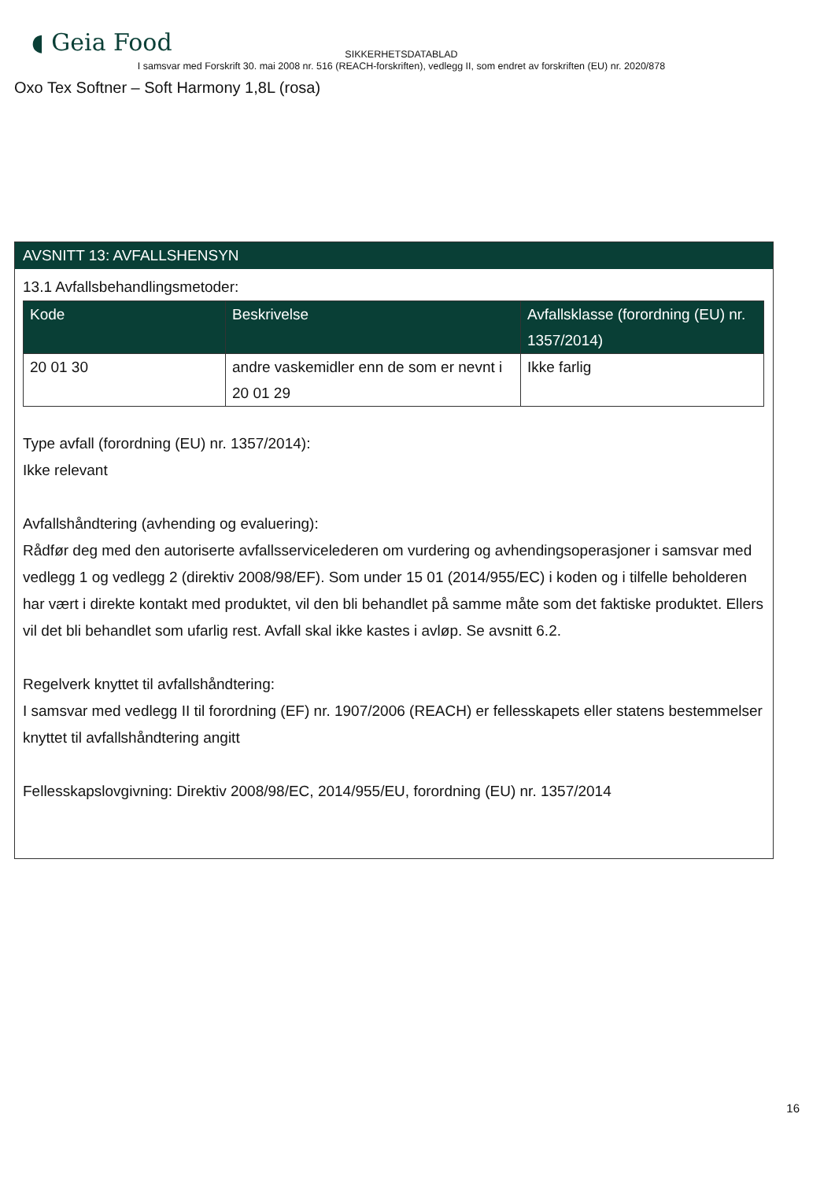◖ Geia Food
SIKKERHETSDATABLAD
I samsvar med Forskrift 30. mai 2008 nr. 516 (REACH-forskriften), vedlegg II, som endret av forskriften (EU) nr. 2020/878
Oxo Tex Softner – Soft Harmony 1,8L (rosa)
AVSNITT 13: AVFALLSHENSYN
13.1 Avfallsbehandlingsmetoder:
| Kode | Beskrivelse | Avfallsklasse (forordning (EU) nr. 1357/2014) |
| --- | --- | --- |
| 20 01 30 | andre vaskemidler enn de som er nevnt i 20 01 29 | Ikke farlig |
Type avfall (forordning (EU) nr. 1357/2014):
Ikke relevant
Avfallshåndtering (avhending og evaluering):
Rådfør deg med den autoriserte avfallsservicelederen om vurdering og avhendingsoperasjoner i samsvar med vedlegg 1 og vedlegg 2 (direktiv 2008/98/EF). Som under 15 01 (2014/955/EC) i koden og i tilfelle beholderen har vært i direkte kontakt med produktet, vil den bli behandlet på samme måte som det faktiske produktet. Ellers vil det bli behandlet som ufarlig rest. Avfall skal ikke kastes i avløp. Se avsnitt 6.2.
Regelverk knyttet til avfallshåndtering:
I samsvar med vedlegg II til forordning (EF) nr. 1907/2006 (REACH) er fellesskapets eller statens bestemmelser knyttet til avfallshåndtering angitt
Fellesskapslovgivning: Direktiv 2008/98/EC, 2014/955/EU, forordning (EU) nr. 1357/2014
16